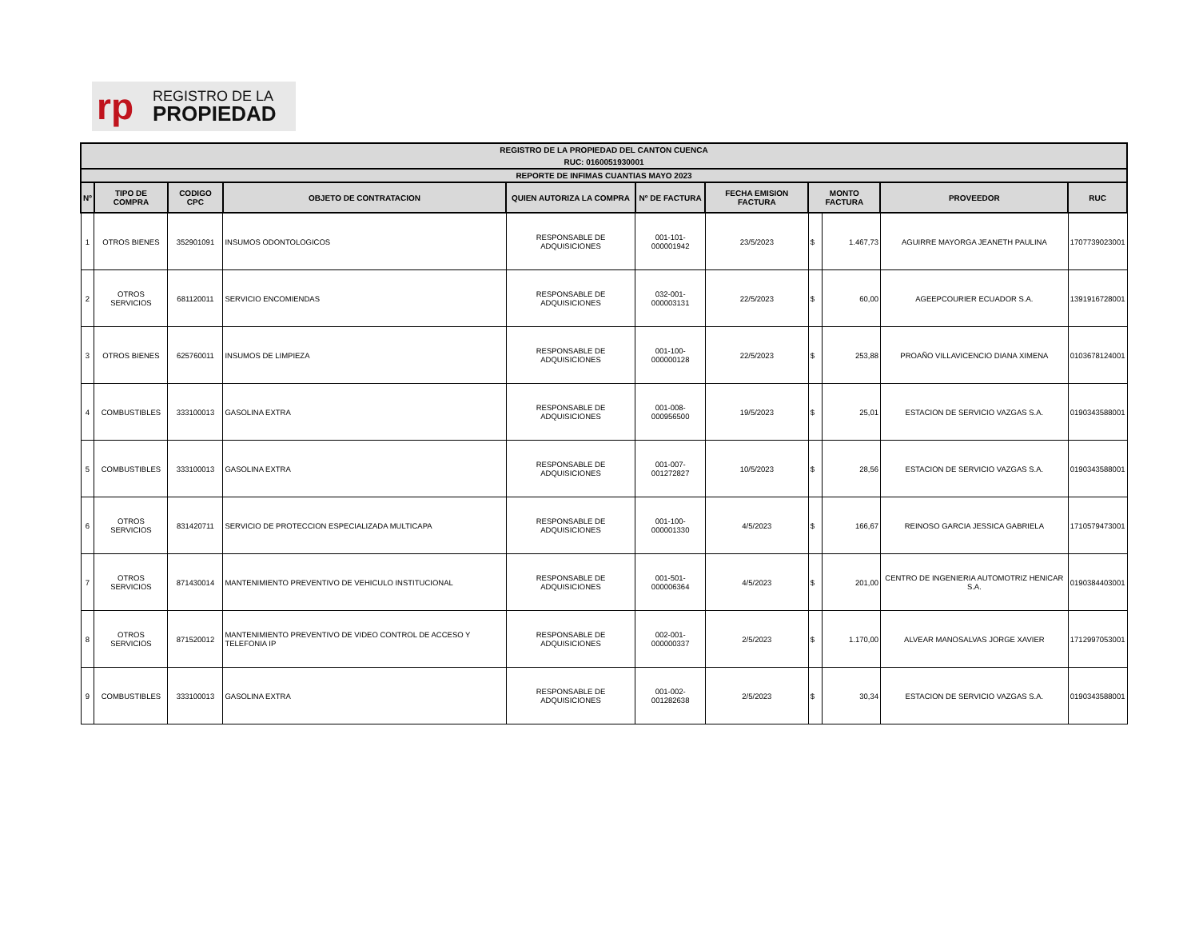rp
REGISTRO DE LA
PROPIEDAD
| REGISTRO DE LA PROPIEDAD DEL CANTON CUENCA | | | | | | | | | | |
| --- | --- | --- | --- | --- | --- | --- | --- | --- | --- | --- |
| RUC: 0160051930001 | | | | | | | | | | |
| REPORTE DE INFIMAS CUANTIAS MAYO 2023 | | | | | | | | | | |
| Nº | TIPO DE COMPRA | CODIGO CPC | OBJETO DE CONTRATACION | QUIEN AUTORIZA LA COMPRA | Nº DE FACTURA | FECHA EMISION FACTURA | MONTO FACTURA | | PROVEEDOR | RUC |
| 1 | OTROS BIENES | 352901091 | INSUMOS ODONTOLOGICOS | RESPONSABLE DE ADQUISICIONES | 001-101-000001942 | 23/5/2023 | $ | 1.467,73 | AGUIRRE MAYORGA JEANETH PAULINA | 1707739023001 |
| 2 | OTROS SERVICIOS | 681120011 | SERVICIO ENCOMIENDAS | RESPONSABLE DE ADQUISICIONES | 032-001-000003131 | 22/5/2023 | $ | 60,00 | AGEEPCOURIER ECUADOR S.A. | 1391916728001 |
| 3 | OTROS BIENES | 625760011 | INSUMOS DE LIMPIEZA | RESPONSABLE DE ADQUISICIONES | 001-100-000000128 | 22/5/2023 | $ | 253,88 | PROAÑO VILLAVICENCIO DIANA XIMENA | 0103678124001 |
| 4 | COMBUSTIBLES | 333100013 | GASOLINA EXTRA | RESPONSABLE DE ADQUISICIONES | 001-008-000956500 | 19/5/2023 | $ | 25,01 | ESTACION DE SERVICIO VAZGAS S.A. | 0190343588001 |
| 5 | COMBUSTIBLES | 333100013 | GASOLINA EXTRA | RESPONSABLE DE ADQUISICIONES | 001-007-001272827 | 10/5/2023 | $ | 28,56 | ESTACION DE SERVICIO VAZGAS S.A. | 0190343588001 |
| 6 | OTROS SERVICIOS | 831420711 | SERVICIO DE PROTECCION ESPECIALIZADA MULTICAPA | RESPONSABLE DE ADQUISICIONES | 001-100-000001330 | 4/5/2023 | $ | 166,67 | REINOSO GARCIA JESSICA GABRIELA | 1710579473001 |
| 7 | OTROS SERVICIOS | 871430014 | MANTENIMIENTO PREVENTIVO DE VEHICULO INSTITUCIONAL | RESPONSABLE DE ADQUISICIONES | 001-501-000006364 | 4/5/2023 | $ | 201,00 | CENTRO DE INGENIERIA AUTOMOTRIZ HENICAR S.A. | 0190384403001 |
| 8 | OTROS SERVICIOS | 871520012 | MANTENIMIENTO PREVENTIVO DE VIDEO CONTROL DE ACCESO Y TELEFONIA IP | RESPONSABLE DE ADQUISICIONES | 002-001-000000337 | 2/5/2023 | $ | 1.170,00 | ALVEAR MANOSALVAS JORGE XAVIER | 1712997053001 |
| 9 | COMBUSTIBLES | 333100013 | GASOLINA EXTRA | RESPONSABLE DE ADQUISICIONES | 001-002-001282638 | 2/5/2023 | $ | 30,34 | ESTACION DE SERVICIO VAZGAS S.A. | 0190343588001 |